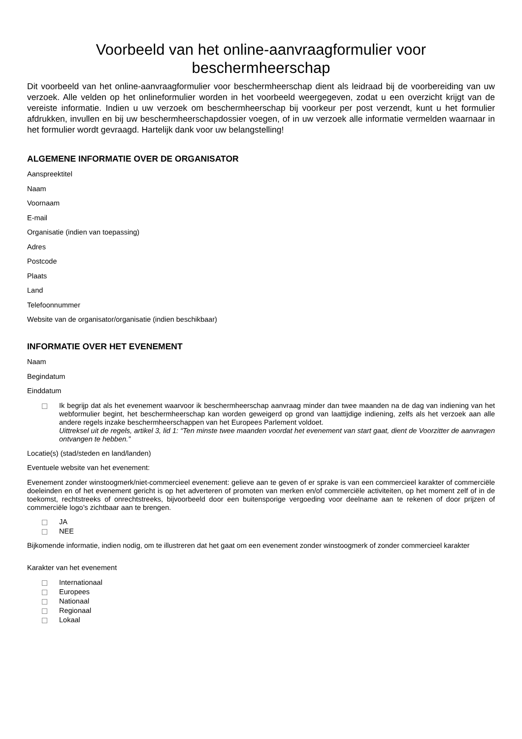Voorbeeld van het online-aanvraagformulier voor beschermheerschap
Dit voorbeeld van het online-aanvraagformulier voor beschermheerschap dient als leidraad bij de voorbereiding van uw verzoek. Alle velden op het onlineformulier worden in het voorbeeld weergegeven, zodat u een overzicht krijgt van de vereiste informatie. Indien u uw verzoek om beschermheerschap bij voorkeur per post verzendt, kunt u het formulier afdrukken, invullen en bij uw beschermheerschapdossier voegen, of in uw verzoek alle informatie vermelden waarnaar in het formulier wordt gevraagd. Hartelijk dank voor uw belangstelling!
ALGEMENE INFORMATIE OVER DE ORGANISATOR
Aanspreektitel
Naam
Voornaam
E-mail
Organisatie (indien van toepassing)
Adres
Postcode
Plaats
Land
Telefoonnummer
Website van de organisator/organisatie (indien beschikbaar)
INFORMATIE OVER HET EVENEMENT
Naam
Begindatum
Einddatum
Ik begrijp dat als het evenement waarvoor ik beschermheerschap aanvraag minder dan twee maanden na de dag van indiening van het webformulier begint, het beschermheerschap kan worden geweigerd op grond van laattijdige indiening, zelfs als het verzoek aan alle andere regels inzake beschermheerschappen van het Europees Parlement voldoet.
Uittreksel uit de regels, artikel 3, lid 1: “Ten minste twee maanden voordat het evenement van start gaat, dient de Voorzitter de aanvragen ontvangen te hebben.”
Locatie(s) (stad/steden en land/landen)
Eventuele website van het evenement:
Evenement zonder winstoogmerk/niet-commercieel evenement: gelieve aan te geven of er sprake is van een commercieel karakter of commerciële doeleinden en of het evenement gericht is op het adverteren of promoten van merken en/of commerciële activiteiten, op het moment zelf of in de toekomst, rechtstreeks of onrechtstreeks, bijvoorbeeld door een buitensporige vergoeding voor deelname aan te rekenen of door prijzen of commerciële logo’s zichtbaar aan te brengen.
JA
NEE
Bijkomende informatie, indien nodig, om te illustreren dat het gaat om een evenement zonder winstoogmerk of zonder commercieel karakter
Karakter van het evenement
Internationaal
Europees
Nationaal
Regionaal
Lokaal